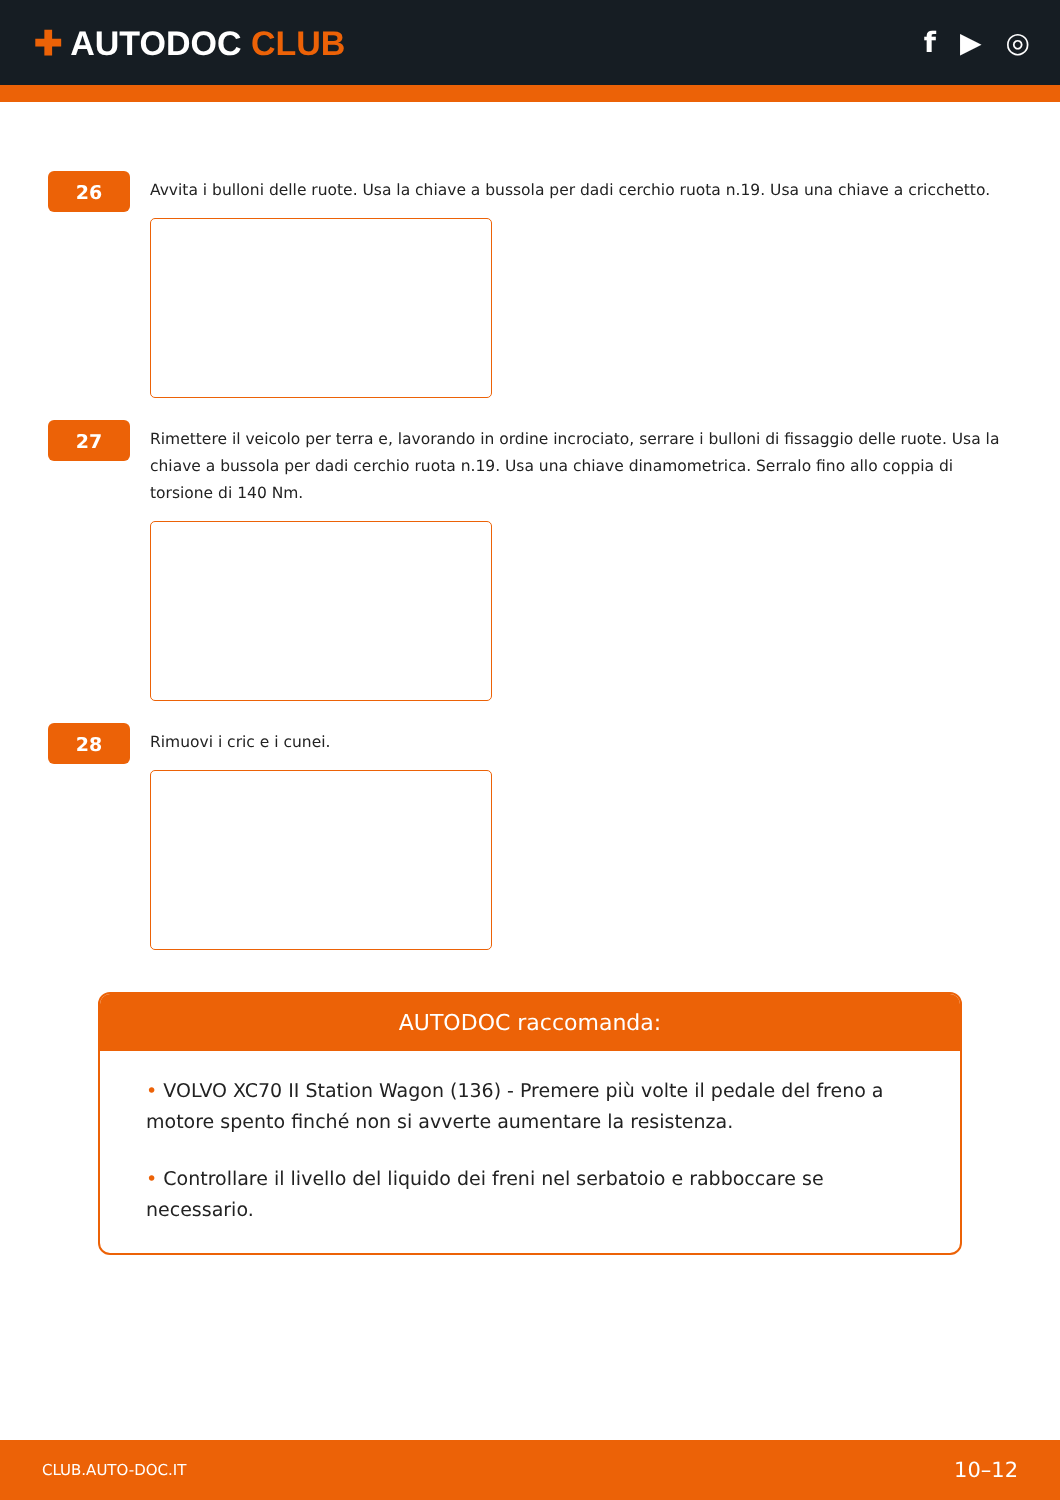✚ AUTODOC CLUB
f ▶ ◎
26
Avvita i bulloni delle ruote. Usa la chiave a bussola per dadi cerchio ruota n.19. Usa una chiave a cricchetto.
27
Rimettere il veicolo per terra e, lavorando in ordine incrociato, serrare i bulloni di fissaggio delle ruote. Usa la chiave a bussola per dadi cerchio ruota n.19. Usa una chiave dinamometrica. Serralo fino allo coppia di torsione di 140 Nm.
28
Rimuovi i cric e i cunei.
AUTODOC raccomanda:
• VOLVO XC70 II Station Wagon (136) - Premere più volte il pedale del freno a motore spento finché non si avverte aumentare la resistenza.
• Controllare il livello del liquido dei freni nel serbatoio e rabboccare se necessario.
CLUB.AUTO-DOC.IT 10–12